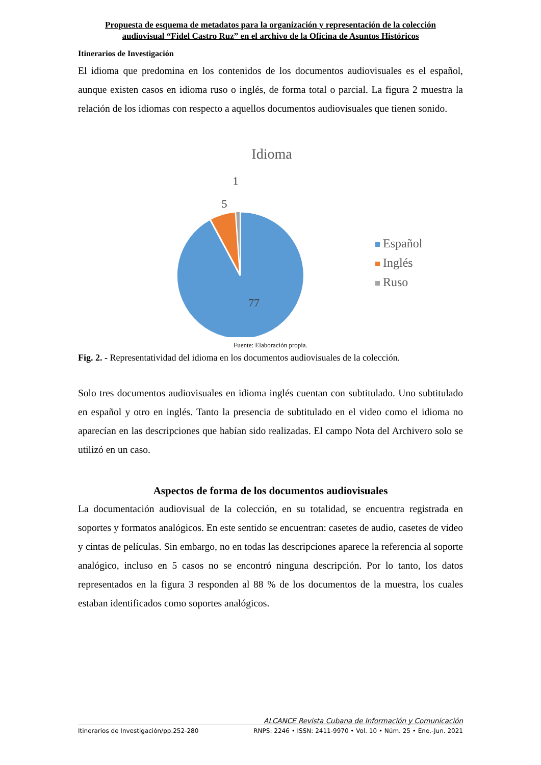Propuesta de esquema de metadatos para la organización y representación de la colección
audiovisual “Fidel Castro Ruz” en el archivo de la Oficina de Asuntos Históricos
Itinerarios de Investigación
El idioma que predomina en los contenidos de los documentos audiovisuales es el español, aunque existen casos en idioma ruso o inglés, de forma total o parcial. La figura 2 muestra la relación de los idiomas con respecto a aquellos documentos audiovisuales que tienen sonido.
Idioma
1
5
77
Español
Inglés
Ruso
Fuente: Elaboración propia.
Fig. 2. - Representatividad del idioma en los documentos audiovisuales de la colección.
Solo tres documentos audiovisuales en idioma inglés cuentan con subtitulado. Uno subtitulado en español y otro en inglés. Tanto la presencia de subtitulado en el video como el idioma no aparecían en las descripciones que habían sido realizadas. El campo Nota del Archivero solo se utilizó en un caso.
Aspectos de forma de los documentos audiovisuales
La documentación audiovisual de la colección, en su totalidad, se encuentra registrada en soportes y formatos analógicos. En este sentido se encuentran: casetes de audio, casetes de video y cintas de películas. Sin embargo, no en todas las descripciones aparece la referencia al soporte analógico, incluso en 5 casos no se encontró ninguna descripción. Por lo tanto, los datos representados en la figura 3 responden al 88 % de los documentos de la muestra, los cuales estaban identificados como soportes analógicos.
ALCANCE Revista Cubana de Información y Comunicación
Itinerarios de Investigación/pp.252-280 RNPS: 2246 • ISSN: 2411-9970 • Vol. 10 • Núm. 25 • Ene.-Jun. 2021